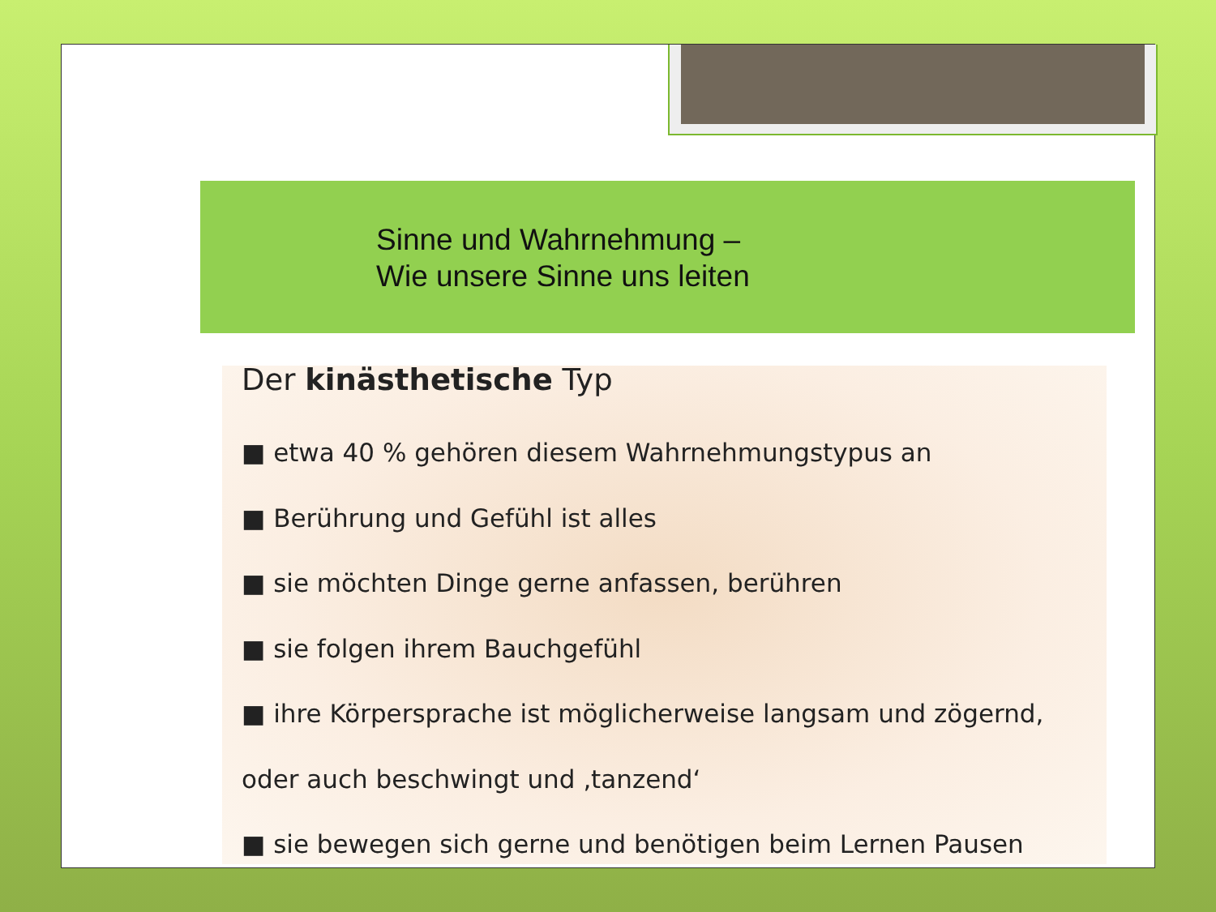Sinne und Wahrnehmung –
Wie unsere Sinne uns leiten
Der kinästhetische Typ
■ etwa 40 % gehören diesem Wahrnehmungstypus an
■ Berührung und Gefühl ist alles
■ sie möchten Dinge gerne anfassen, berühren
■ sie folgen ihrem Bauchgefühl
■ ihre Körpersprache ist möglicherweise langsam und zögernd,
oder auch beschwingt und ‚tanzend‘
■ sie bewegen sich gerne und benötigen beim Lernen Pausen